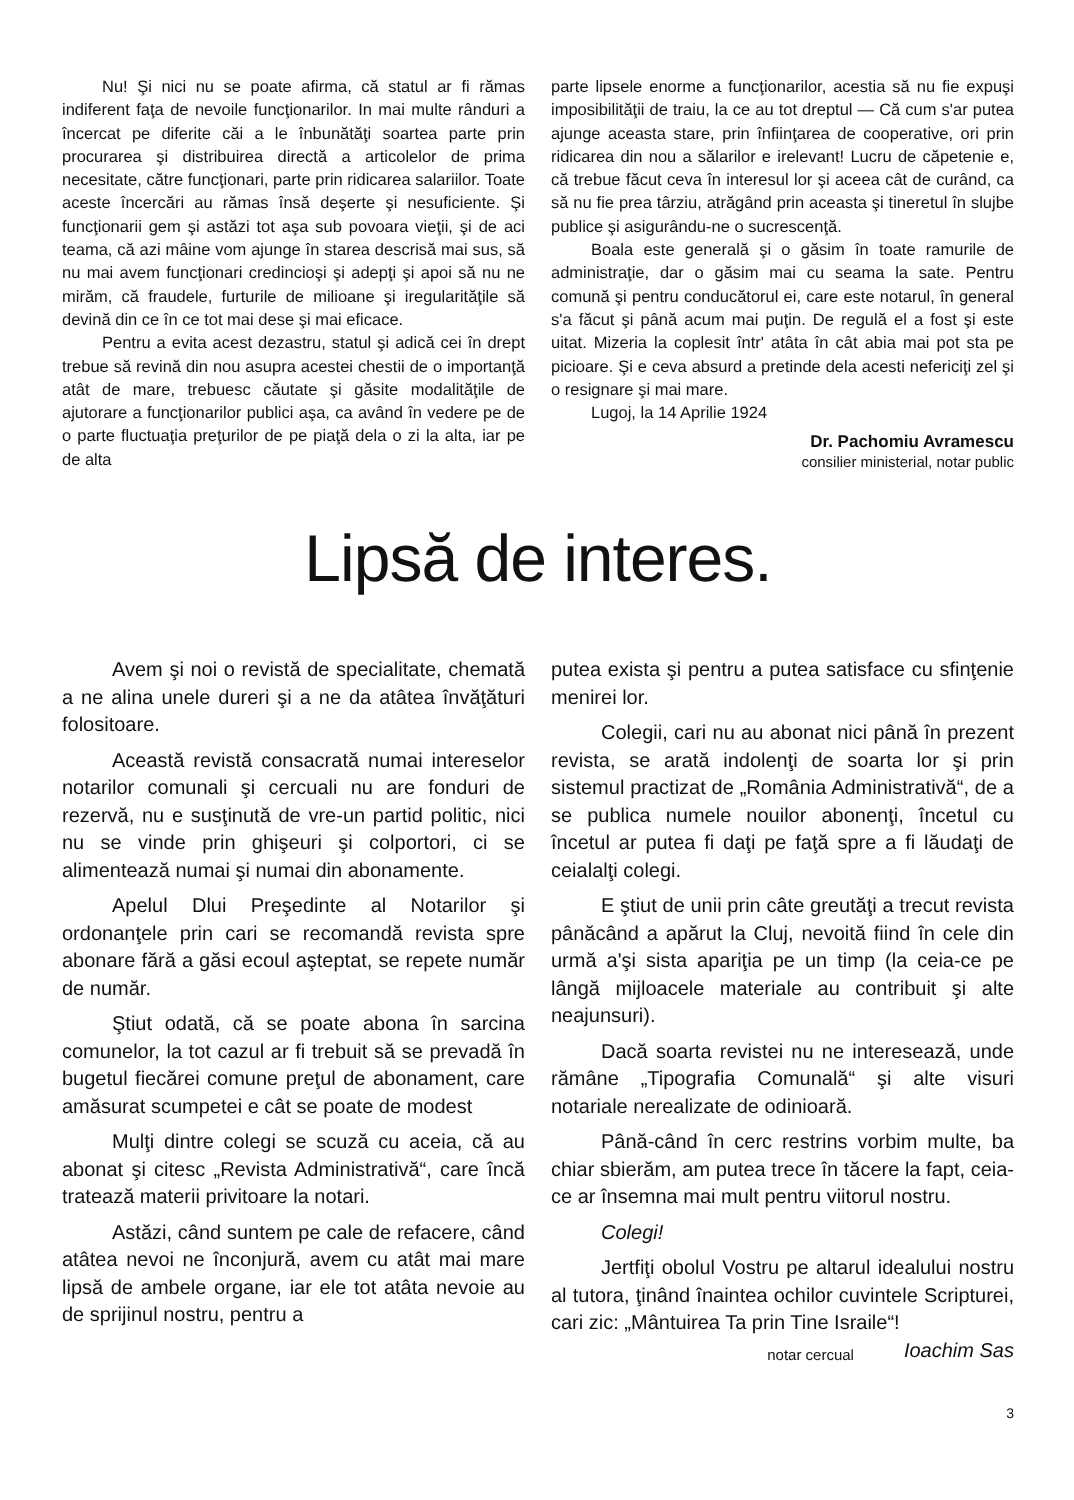Nu! Şi nici nu se poate afirma, că statul ar fi rămas indiferent faţa de nevoile funcţionarilor. In mai multe rânduri a încercat pe diferite căi a le înbunătăţi soartea parte prin procurarea şi distribuirea directă a articolelor de prima necesitate, către funcţionari, parte prin ridicarea salariilor. Toate aceste încercări au rămas însă deşerte şi nesuficiente. Şi funcţionarii gem şi astăzi tot aşa sub povoara vieţii, şi de aci teama, că azi mâine vom ajunge în starea descrisă mai sus, să nu mai avem funcţionari credincioşi şi adepţi şi apoi să nu ne mirăm, că fraudele, furturile de milioane şi iregularităţile să devină din ce în ce tot mai dese şi mai eficace.
Pentru a evita acest dezastru, statul şi adică cei în drept trebue să revină din nou asupra acestei chestii de o importanţă atât de mare, trebuesc căutate şi găsite modalităţile de ajutorare a funcţionarilor publici aşa, ca având în vedere pe de o parte fluctuaţia preţurilor de pe piaţă dela o zi la alta, iar pe de alta
parte lipsele enorme a funcţionarilor, acestia să nu fie expuşi imposibilităţii de traiu, la ce au tot dreptul — Că cum s'ar putea ajunge aceasta stare, prin înfiinţarea de cooperative, ori prin ridicarea din nou a sălarilor e irelevant! Lucru de căpetenie e, că trebue făcut ceva în interesul lor şi aceea cât de curând, ca să nu fie prea târziu, atrăgând prin aceasta şi tineretul în slujbe publice şi asigurându-ne o sucrescenţă.
Boala este generală şi o găsim în toate ramurile de administraţie, dar o găsim mai cu seama la sate. Pentru comună şi pentru conducătorul ei, care este notarul, în general s'a făcut şi până acum mai puţin. De regulă el a fost şi este uitat. Mizeria la coplesit într' atâta în cât abia mai pot sta pe picioare. Şi e ceva absurd a pretinde dela acesti nefericiţi zel şi o resignare şi mai mare.
Lugoj, la 14 Aprilie 1924
Dr. Pachomiu Avramescu
consilier ministerial, notar public
Lipsă de interes.
Avem şi noi o revistă de specialitate, chemată a ne alina unele dureri şi a ne da atâtea învăţături folositoare.
Această revistă consacrată numai intereselor notarilor comunali şi cercuali nu are fonduri de rezervă, nu e susţinută de vre-un partid politic, nici nu se vinde prin ghişeuri şi colportori, ci se alimentează numai şi numai din abonamente.
Apelul Dlui Preşedinte al Notarilor şi ordonanţele prin cari se recomandă revista spre abonare fără a găsi ecoul aşteptat, se repete număr de număr.
Ştiut odată, că se poate abona în sarcina comunelor, la tot cazul ar fi trebuit să se prevadă în bugetul fiecărei comune preţul de abonament, care amăsurat scumpetei e cât se poate de modest
Mulţi dintre colegi se scuză cu aceia, că au abonat şi citesc „Revista Administrativă“, care încă tratează materii privitoare la notari.
Astăzi, când suntem pe cale de refacere, când atâtea nevoi ne înconjură, avem cu atât mai mare lipsă de ambele organe, iar ele tot atâta nevoie au de sprijinul nostru, pentru a
putea exista şi pentru a putea satisface cu sfinţenie menirei lor.
Colegii, cari nu au abonat nici până în prezent revista, se arată indolenţi de soarta lor şi prin sistemul practizat de „România Administrativă“, de a se publica numele nouilor abonenţi, încetul cu încetul ar putea fi daţi pe faţă spre a fi lăudaţi de ceialalţi colegi.
E ştiut de unii prin câte greutăţi a trecut revista pânăcând a apărut la Cluj, nevoită fiind în cele din urmă a'şi sista apariţia pe un timp (la ceia-ce pe lângă mijloacele materiale au contribuit şi alte neajunsuri).
Dacă soarta revistei nu ne interesează, unde rămâne „Tipografia Comunală“ şi alte visuri notariale nerealizate de odinioară.
Până-când în cerc restrins vorbim multe, ba chiar sbierăm, am putea trece în tăcere la fapt, ceia-ce ar însemna mai mult pentru viitorul nostru.
Colegi!
Jertfiţi obolul Vostru pe altarul idealului nostru al tutora, ţinând înaintea ochilor cuvintele Scripturei, cari zic: „Mântuirea Ta prin Tine Israile“! Ioachim Sas
notar cercual
3